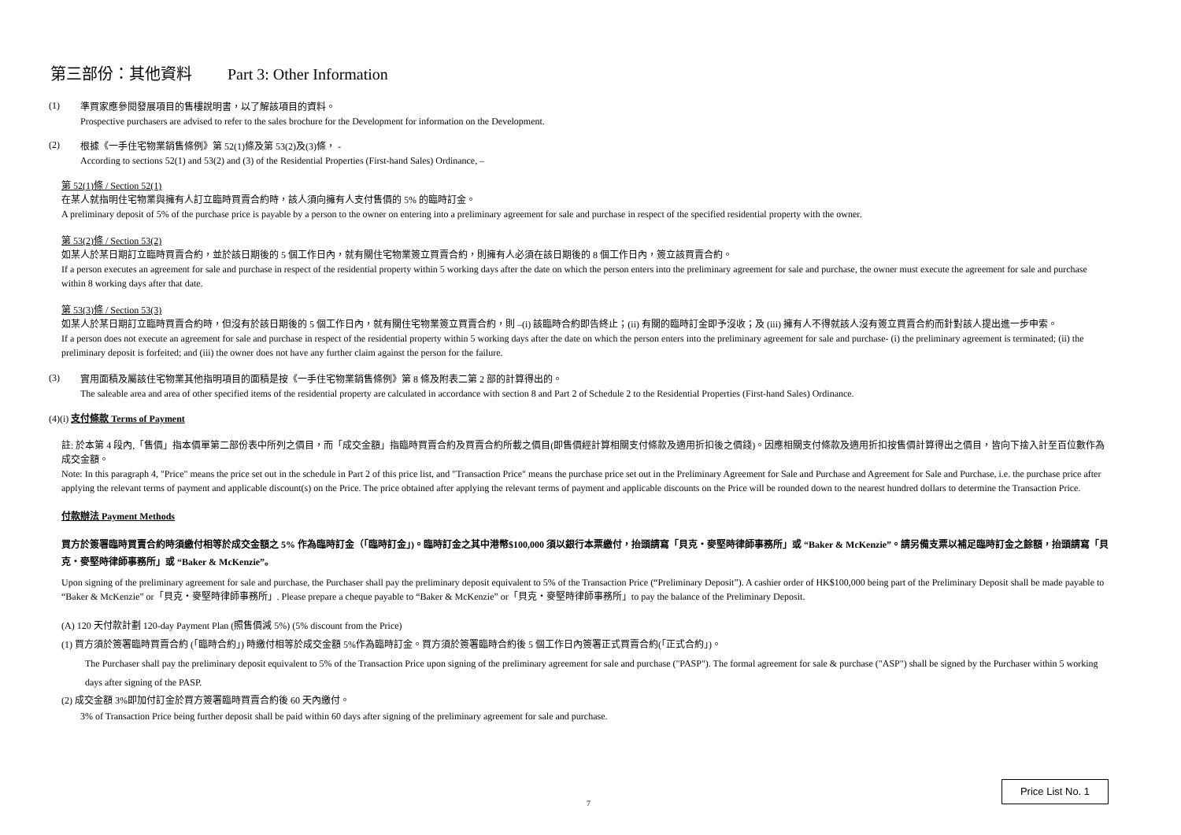第三部份：其他資料 Part 3: Other Information
(1)
準買家應參閱發展項目的售樓說明書，以了解該項目的資料。
Prospective purchasers are advised to refer to the sales brochure for the Development for information on the Development.
(2)
根據《一手住宅物業銷售條例》第 52(1)條及第 53(2)及(3)條， -
According to sections 52(1) and 53(2) and (3) of the Residential Properties (First-hand Sales) Ordinance, –
第 52(1)條 / Section 52(1)
在某人就指明住宅物業與擁有人訂立臨時買賣合約時，該人須向擁有人支付售價的 5% 的臨時訂金。
A preliminary deposit of 5% of the purchase price is payable by a person to the owner on entering into a preliminary agreement for sale and purchase in respect of the specified residential property with the owner.
第 53(2)條 / Section 53(2)
如某人於某日期訂立臨時買賣合約，並於該日期後的 5 個工作日內，就有關住宅物業簽立買賣合約，則擁有人必須在該日期後的 8 個工作日內，簽立該買賣合約。
If a person executes an agreement for sale and purchase in respect of the residential property within 5 working days after the date on which the person enters into the preliminary agreement for sale and purchase, the owner must execute the agreement for sale and purchase within 8 working days after that date.
第 53(3)條 / Section 53(3)
如某人於某日期訂立臨時買賣合約時，但沒有於該日期後的 5 個工作日內，就有關住宅物業簽立買賣合約，則 –(i) 該臨時合約即告終止；(ii) 有關的臨時訂金即予沒收；及 (iii) 擁有人不得就該人沒有簽立買賣合約而針對該人提出進一步申索。
If a person does not execute an agreement for sale and purchase in respect of the residential property within 5 working days after the date on which the person enters into the preliminary agreement for sale and purchase- (i) the preliminary agreement is terminated; (ii) the preliminary deposit is forfeited; and (iii) the owner does not have any further claim against the person for the failure.
(3)
實用面積及屬該住宅物業其他指明項目的面積是按《一手住宅物業銷售條例》第 8 條及附表二第 2 部的計算得出的。
The saleable area and area of other specified items of the residential property are calculated in accordance with section 8 and Part 2 of Schedule 2 to the Residential Properties (First-hand Sales) Ordinance.
(4)(i) 支付條款 Terms of Payment
註: 於本第 4 段內,「售價」指本價單第二部份表中所列之價目，而「成交金額」指臨時買賣合約及買賣合約所載之價目(即售價經計算相關支付條款及適用折扣後之價錢)。因應相關支付條款及適用折扣按售價計算得出之價目，皆向下捨入計至百位數作為成交金額。
Note: In this paragraph 4, "Price" means the price set out in the schedule in Part 2 of this price list, and "Transaction Price" means the purchase price set out in the Preliminary Agreement for Sale and Purchase and Agreement for Sale and Purchase, i.e. the purchase price after applying the relevant terms of payment and applicable discount(s) on the Price. The price obtained after applying the relevant terms of payment and applicable discounts on the Price will be rounded down to the nearest hundred dollars to determine the Transaction Price.
付款辦法 Payment Methods
買方於簽署臨時買賣合約時須繳付相等於成交金額之 5% 作為臨時訂金（「臨時訂金」)。臨時訂金之其中港幣$100,000 須以銀行本票繳付，抬頭請寫「貝克・麥堅時律師事務所」或 “Baker & McKenzie”。請另備支票以補足臨時訂金之餘額，抬頭請寫「貝克・麥堅時律師事務所」或 “Baker & McKenzie”。
Upon signing of the preliminary agreement for sale and purchase, the Purchaser shall pay the preliminary deposit equivalent to 5% of the Transaction Price (“Preliminary Deposit”). A cashier order of HK$100,000 being part of the Preliminary Deposit shall be made payable to “Baker & McKenzie” or「貝克・麥堅時律師事務所」. Please prepare a cheque payable to “Baker & McKenzie” or「貝克・麥堅時律師事務所」to pay the balance of the Preliminary Deposit.
(A) 120 天付款計劃 120-day Payment Plan (照售價減 5%) (5% discount from the Price)
(1) 買方須於簽署臨時買賣合約 (「臨時合約」) 時繳付相等於成交金額 5%作為臨時訂金。買方須於簽署臨時合約後 5 個工作日內簽署正式買賣合約(「正式合約」)。
The Purchaser shall pay the preliminary deposit equivalent to 5% of the Transaction Price upon signing of the preliminary agreement for sale and purchase ("PASP"). The formal agreement for sale & purchase ("ASP") shall be signed by the Purchaser within 5 working days after signing of the PASP.
(2) 成交金額 3%即加付訂金於買方簽署臨時買賣合約後 60 天內繳付。
3% of Transaction Price being further deposit shall be paid within 60 days after signing of the preliminary agreement for sale and purchase.
7
Price List No. 1